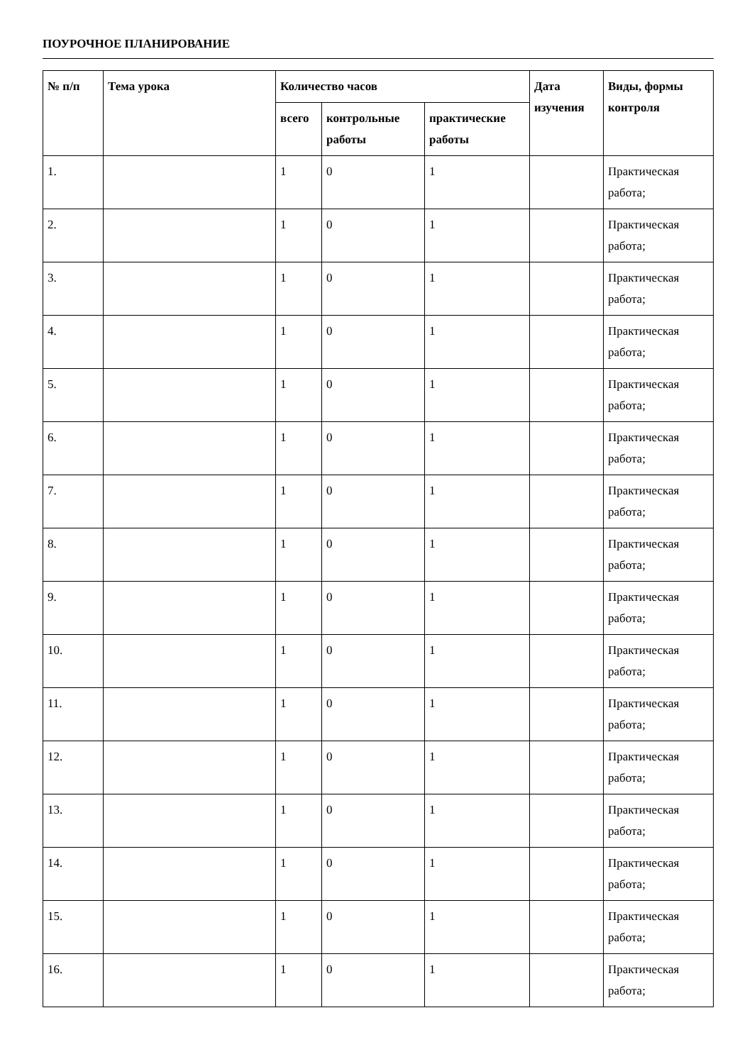ПОУРОЧНОЕ ПЛАНИРОВАНИЕ
| № п/п | Тема урока | Количество часов | | | Дата изучения | Виды, формы контроля |
| --- | --- | --- | --- | --- | --- | --- |
| | | всего | контрольные работы | практические работы | | |
| 1. | | 1 | 0 | 1 | | Практическая работа; |
| 2. | | 1 | 0 | 1 | | Практическая работа; |
| 3. | | 1 | 0 | 1 | | Практическая работа; |
| 4. | | 1 | 0 | 1 | | Практическая работа; |
| 5. | | 1 | 0 | 1 | | Практическая работа; |
| 6. | | 1 | 0 | 1 | | Практическая работа; |
| 7. | | 1 | 0 | 1 | | Практическая работа; |
| 8. | | 1 | 0 | 1 | | Практическая работа; |
| 9. | | 1 | 0 | 1 | | Практическая работа; |
| 10. | | 1 | 0 | 1 | | Практическая работа; |
| 11. | | 1 | 0 | 1 | | Практическая работа; |
| 12. | | 1 | 0 | 1 | | Практическая работа; |
| 13. | | 1 | 0 | 1 | | Практическая работа; |
| 14. | | 1 | 0 | 1 | | Практическая работа; |
| 15. | | 1 | 0 | 1 | | Практическая работа; |
| 16. | | 1 | 0 | 1 | | Практическая работа; |